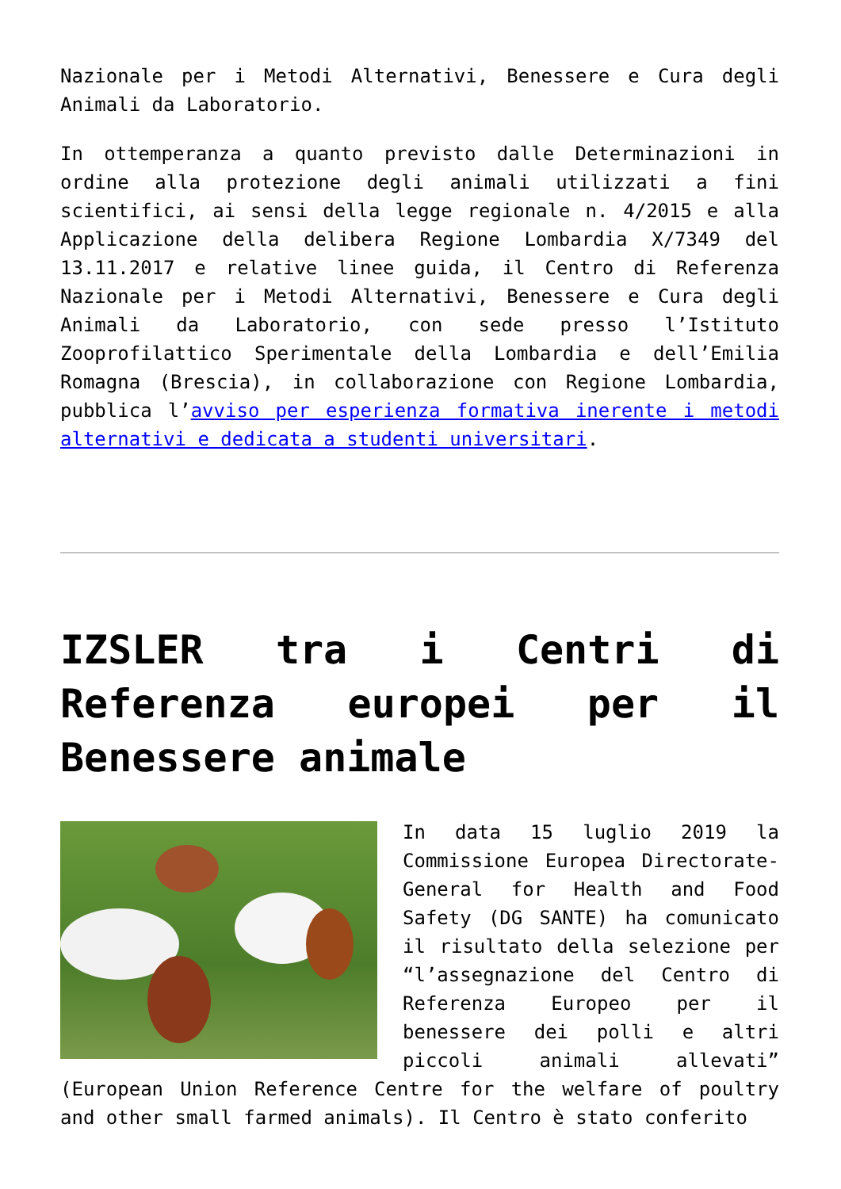Nazionale per i Metodi Alternativi, Benessere e Cura degli Animali da Laboratorio.
In ottemperanza a quanto previsto dalle Determinazioni in ordine alla protezione degli animali utilizzati a fini scientifici, ai sensi della legge regionale n. 4/2015 e alla Applicazione della delibera Regione Lombardia X/7349 del 13.11.2017 e relative linee guida, il Centro di Referenza Nazionale per i Metodi Alternativi, Benessere e Cura degli Animali da Laboratorio, con sede presso l’Istituto Zooprofilattico Sperimentale della Lombardia e dell’Emilia Romagna (Brescia), in collaborazione con Regione Lombardia, pubblica l’avviso per esperienza formativa inerente i metodi alternativi e dedicata a studenti universitari.
IZSLER tra i Centri di Referenza europei per il Benessere animale
In data 15 luglio 2019 la Commissione Europea Directorate-General for Health and Food Safety (DG SANTE) ha comunicato il risultato della selezione per “l’assegnazione del Centro di Referenza Europeo per il benessere dei polli e altri piccoli animali allevati” (European Union Reference Centre for the welfare of poultry and other small farmed animals). Il Centro è stato conferito